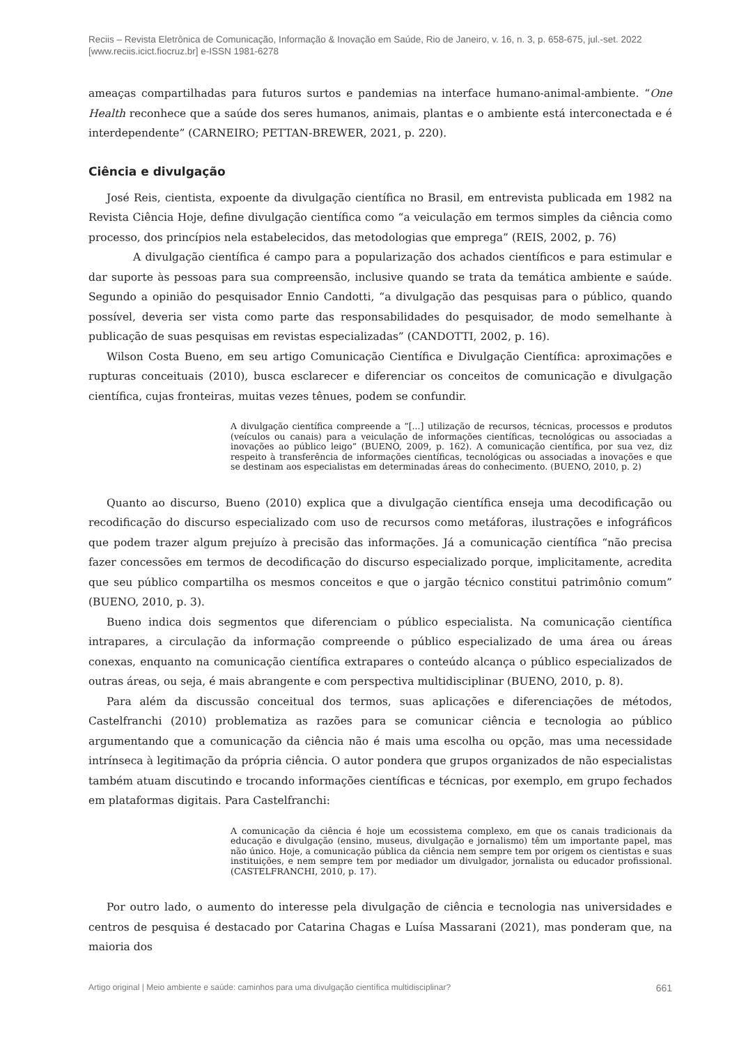Reciis – Revista Eletrônica de Comunicação, Informação & Inovação em Saúde, Rio de Janeiro, v. 16, n. 3, p. 658-675, jul.-set. 2022
[www.reciis.icict.fiocruz.br] e-ISSN 1981-6278
ameaças compartilhadas para futuros surtos e pandemias na interface humano-animal-ambiente. “One Health reconhece que a saúde dos seres humanos, animais, plantas e o ambiente está interconectada e é interdependente” (CARNEIRO; PETTAN-BREWER, 2021, p. 220).
Ciência e divulgação
José Reis, cientista, expoente da divulgação científica no Brasil, em entrevista publicada em 1982 na Revista Ciência Hoje, define divulgação científica como “a veiculação em termos simples da ciência como processo, dos princípios nela estabelecidos, das metodologias que emprega” (REIS, 2002, p. 76)
A divulgação científica é campo para a popularização dos achados científicos e para estimular e dar suporte às pessoas para sua compreensão, inclusive quando se trata da temática ambiente e saúde. Segundo a opinião do pesquisador Ennio Candotti, “a divulgação das pesquisas para o público, quando possível, deveria ser vista como parte das responsabilidades do pesquisador, de modo semelhante à publicação de suas pesquisas em revistas especializadas” (CANDOTTI, 2002, p. 16).
Wilson Costa Bueno, em seu artigo Comunicação Científica e Divulgação Científica: aproximações e rupturas conceituais (2010), busca esclarecer e diferenciar os conceitos de comunicação e divulgação científica, cujas fronteiras, muitas vezes tênues, podem se confundir.
A divulgação científica compreende a “[...] utilização de recursos, técnicas, processos e produtos (veículos ou canais) para a veiculação de informações científicas, tecnológicas ou associadas a inovações ao público leigo” (BUENO, 2009, p. 162). A comunicação científica, por sua vez, diz respeito à transferência de informações científicas, tecnológicas ou associadas a inovações e que se destinam aos especialistas em determinadas áreas do conhecimento. (BUENO, 2010, p. 2)
Quanto ao discurso, Bueno (2010) explica que a divulgação científica enseja uma decodificação ou recodificação do discurso especializado com uso de recursos como metáforas, ilustrações e infográficos que podem trazer algum prejuízo à precisão das informações. Já a comunicação científica “não precisa fazer concessões em termos de decodificação do discurso especializado porque, implicitamente, acredita que seu público compartilha os mesmos conceitos e que o jargão técnico constitui patrimônio comum” (BUENO, 2010, p. 3).
Bueno indica dois segmentos que diferenciam o público especialista. Na comunicação científica intrapares, a circulação da informação compreende o público especializado de uma área ou áreas conexas, enquanto na comunicação científica extrapares o conteúdo alcança o público especializados de outras áreas, ou seja, é mais abrangente e com perspectiva multidisciplinar (BUENO, 2010, p. 8).
Para além da discussão conceitual dos termos, suas aplicações e diferenciações de métodos, Castelfranchi (2010) problematiza as razões para se comunicar ciência e tecnologia ao público argumentando que a comunicação da ciência não é mais uma escolha ou opção, mas uma necessidade intrínseca à legitimação da própria ciência. O autor pondera que grupos organizados de não especialistas também atuam discutindo e trocando informações científicas e técnicas, por exemplo, em grupo fechados em plataformas digitais. Para Castelfranchi:
A comunicação da ciência é hoje um ecossistema complexo, em que os canais tradicionais da educação e divulgação (ensino, museus, divulgação e jornalismo) têm um importante papel, mas não único. Hoje, a comunicação pública da ciência nem sempre tem por origem os cientistas e suas instituições, e nem sempre tem por mediador um divulgador, jornalista ou educador profissional. (CASTELFRANCHI, 2010, p. 17).
Por outro lado, o aumento do interesse pela divulgação de ciência e tecnologia nas universidades e centros de pesquisa é destacado por Catarina Chagas e Luísa Massarani (2021), mas ponderam que, na maioria dos
Artigo original | Meio ambiente e saúde: caminhos para uma divulgação científica multidisciplinar? 661